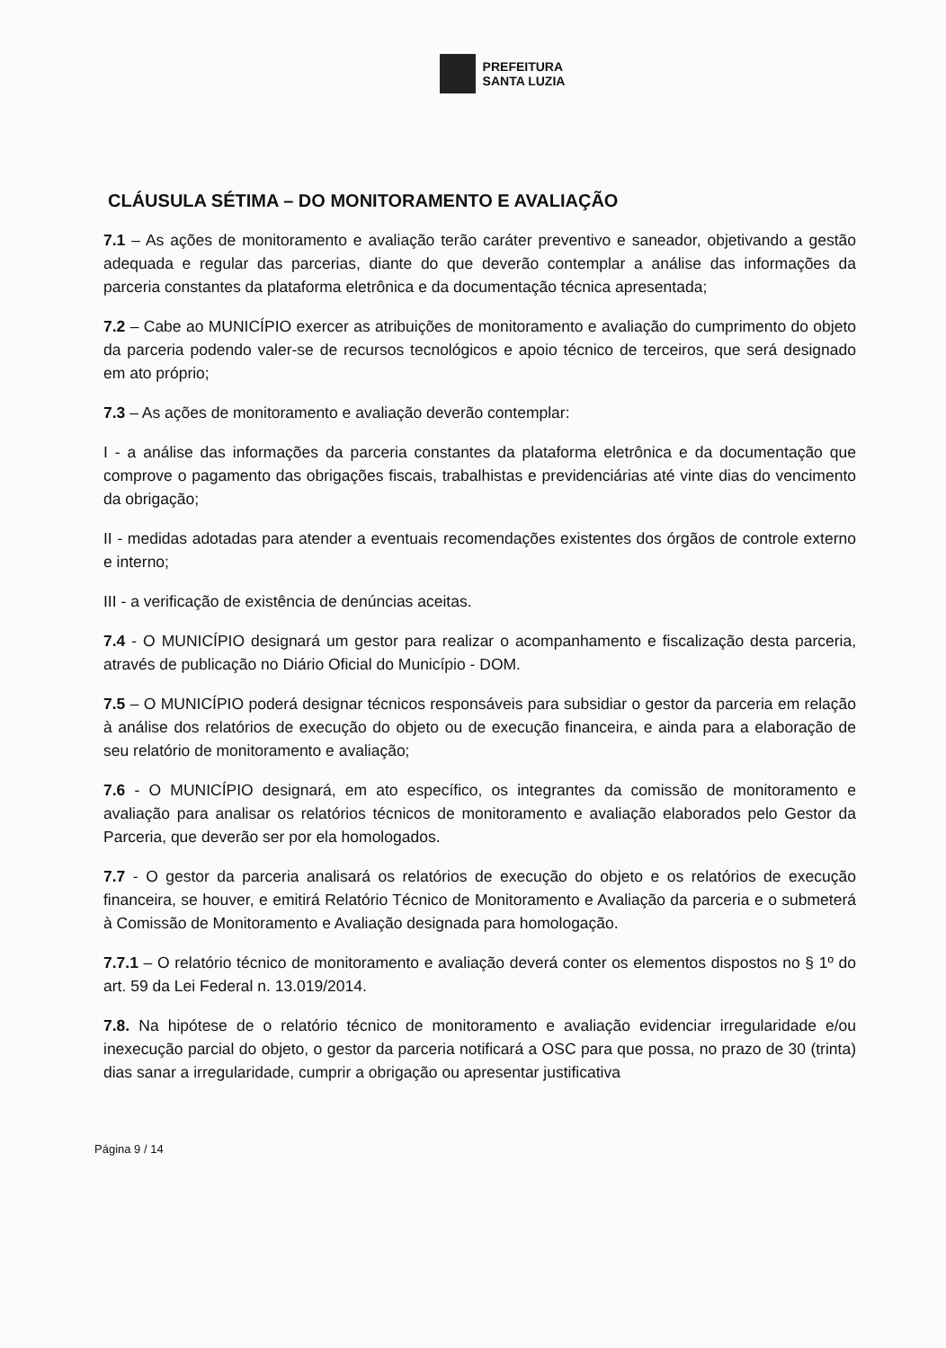PREFEITURA
SANTA LUZIA
CLÁUSULA SÉTIMA – DO MONITORAMENTO E AVALIAÇÃO
7.1 – As ações de monitoramento e avaliação terão caráter preventivo e saneador, objetivando a gestão adequada e regular das parcerias, diante do que deverão contemplar a análise das informações da parceria constantes da plataforma eletrônica e da documentação técnica apresentada;
7.2 – Cabe ao MUNICÍPIO exercer as atribuições de monitoramento e avaliação do cumprimento do objeto da parceria podendo valer-se de recursos tecnológicos e apoio técnico de terceiros, que será designado em ato próprio;
7.3 – As ações de monitoramento e avaliação deverão contemplar:
I - a análise das informações da parceria constantes da plataforma eletrônica e da documentação que comprove o pagamento das obrigações fiscais, trabalhistas e previdenciárias até vinte dias do vencimento da obrigação;
II - medidas adotadas para atender a eventuais recomendações existentes dos órgãos de controle externo e interno;
III - a verificação de existência de denúncias aceitas.
7.4 - O MUNICÍPIO designará um gestor para realizar o acompanhamento e fiscalização desta parceria, através de publicação no Diário Oficial do Município - DOM.
7.5 – O MUNICÍPIO poderá designar técnicos responsáveis para subsidiar o gestor da parceria em relação à análise dos relatórios de execução do objeto ou de execução financeira, e ainda para a elaboração de seu relatório de monitoramento e avaliação;
7.6 - O MUNICÍPIO designará, em ato específico, os integrantes da comissão de monitoramento e avaliação para analisar os relatórios técnicos de monitoramento e avaliação elaborados pelo Gestor da Parceria, que deverão ser por ela homologados.
7.7 - O gestor da parceria analisará os relatórios de execução do objeto e os relatórios de execução financeira, se houver, e emitirá Relatório Técnico de Monitoramento e Avaliação da parceria e o submeterá à Comissão de Monitoramento e Avaliação designada para homologação.
7.7.1 – O relatório técnico de monitoramento e avaliação deverá conter os elementos dispostos no § 1º do art. 59 da Lei Federal n. 13.019/2014.
7.8. Na hipótese de o relatório técnico de monitoramento e avaliação evidenciar irregularidade e/ou inexecução parcial do objeto, o gestor da parceria notificará a OSC para que possa, no prazo de 30 (trinta) dias sanar a irregularidade, cumprir a obrigação ou apresentar justificativa
Página 9 / 14